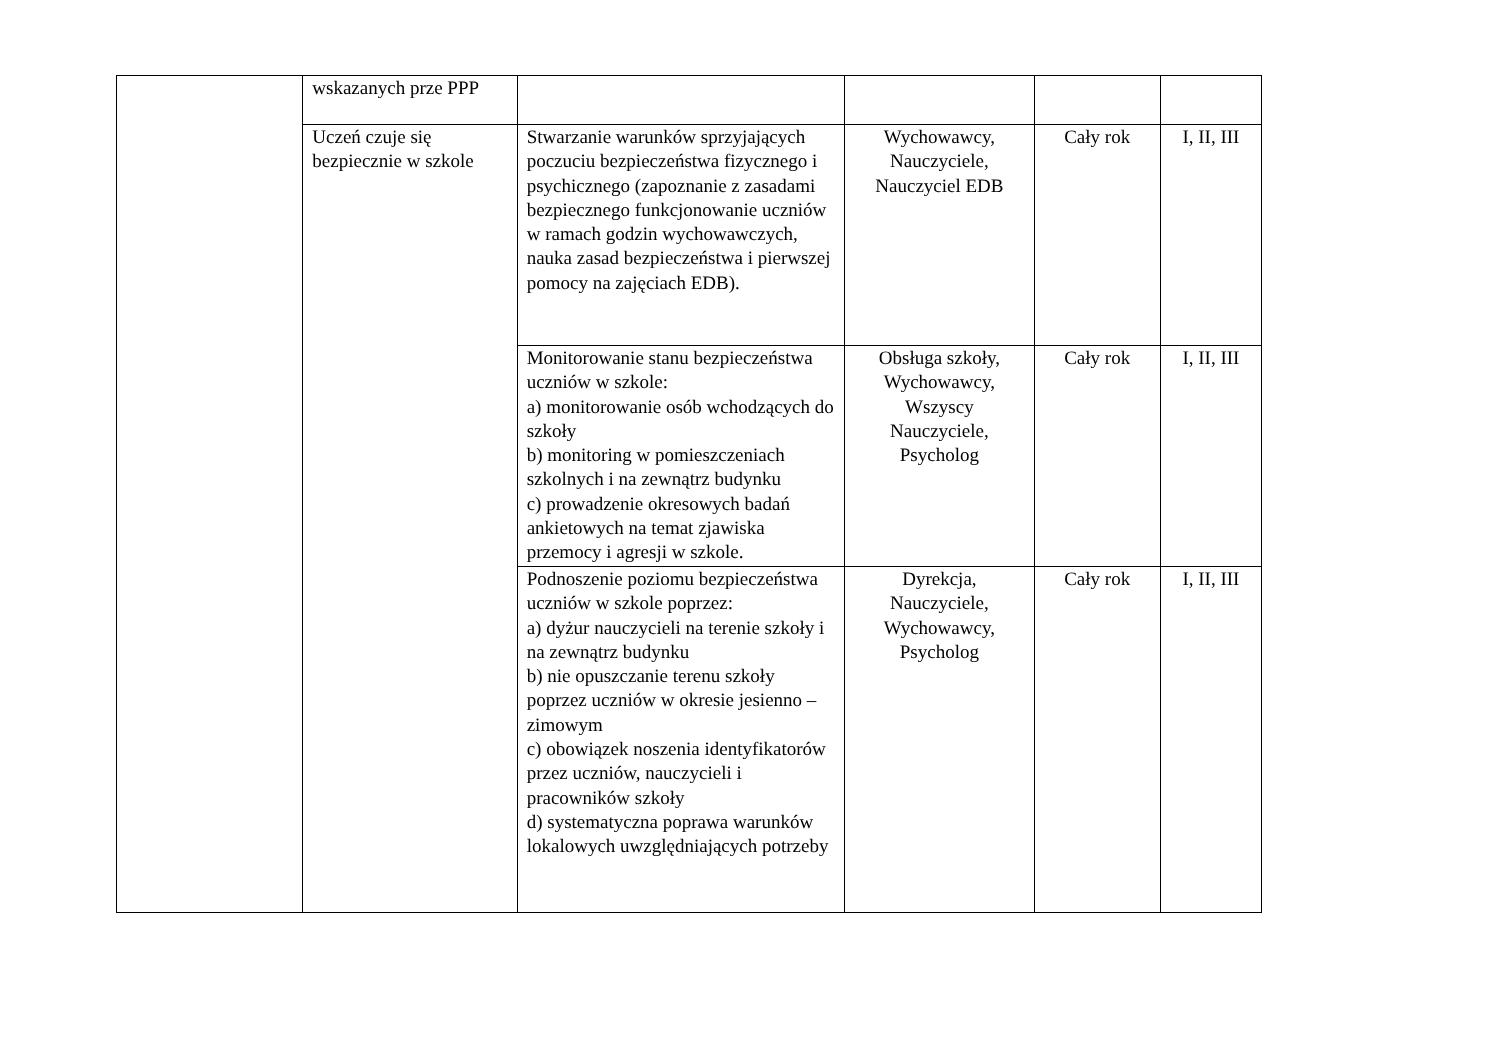| | wskazanych prze PPP | | | | |
| | Uczeń czuje się bezpiecznie w szkole | Stwarzanie warunków sprzyjających poczuciu bezpieczeństwa fizycznego i psychicznego (zapoznanie z zasadami bezpiecznego funkcjonowanie uczniów w ramach godzin wychowawczych, nauka zasad bezpieczeństwa i pierwszej pomocy na zajęciach EDB). | Wychowawcy, Nauczyciele, Nauczyciel EDB | Cały rok | I, II, III |
| | | Monitorowanie stanu bezpieczeństwa uczniów w szkole: a) monitorowanie osób wchodzących do szkoły b) monitoring w pomieszczeniach szkolnych i na zewnątrz budynku c) prowadzenie okresowych badań ankietowych na temat zjawiska przemocy i agresji w szkole. | Obsługa szkoły, Wychowawcy, Wszyscy Nauczyciele, Psycholog | Cały rok | I, II, III |
| | | Podnoszenie poziomu bezpieczeństwa uczniów w szkole poprzez: a) dyżur nauczycieli na terenie szkoły i na zewnątrz budynku b) nie opuszczanie terenu szkoły poprzez uczniów w okresie jesienno – zimowym c) obowiązek noszenia identyfikatorów przez uczniów, nauczycieli i pracowników szkoły d) systematyczna poprawa warunków lokalowych uwzględniających potrzeby | Dyrekcja, Nauczyciele, Wychowawcy, Psycholog | Cały rok | I, II, III |